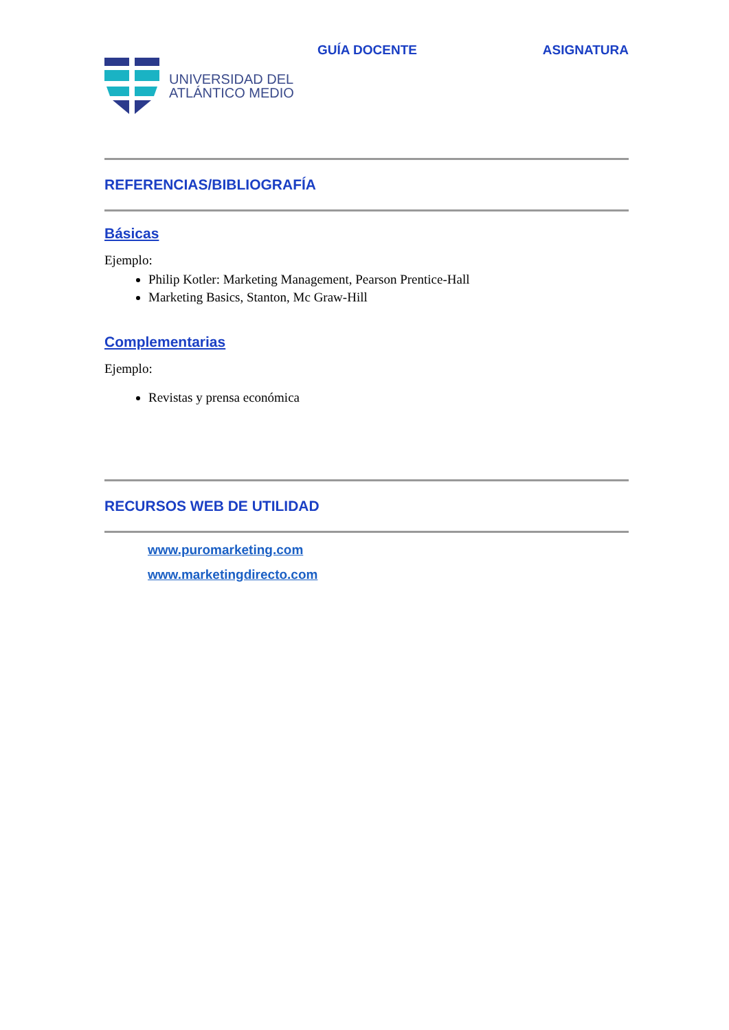GUÍA DOCENTE ASIGNATURA
UNIVERSIDAD DEL
ATLÁNTICO MEDIO
REFERENCIAS/BIBLIOGRAFÍA
Básicas
Ejemplo:
Philip Kotler: Marketing Management, Pearson Prentice-Hall
Marketing Basics, Stanton, Mc Graw-Hill
Complementarias
Ejemplo:
Revistas y prensa económica
RECURSOS WEB DE UTILIDAD
www.puromarketing.com
www.marketingdirecto.com